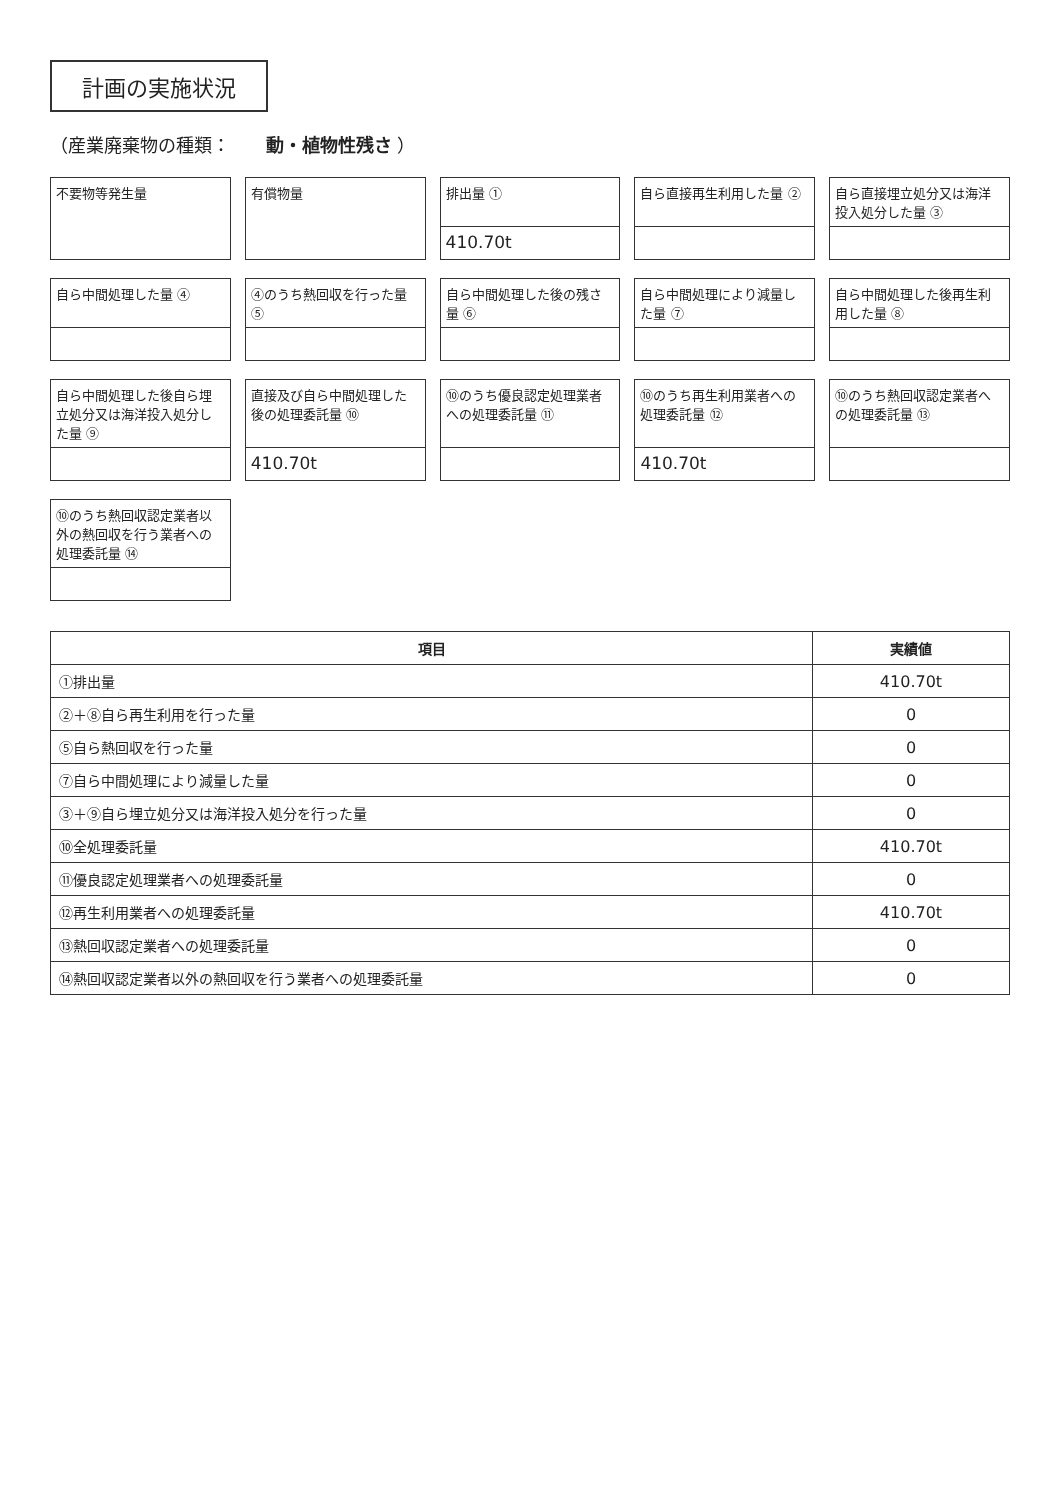計画の実施状況
（産業廃棄物の種類： 動・植物性残さ ）
不要物等発生量
有償物量
排出量 ①
410.70t
自ら直接再生利用した量 ②
自ら直接埋立処分又は海洋投入処分した量 ③
自ら中間処理した量 ④
④のうち熱回収を行った量 ⑤
自ら中間処理した後の残さ量 ⑥
自ら中間処理により減量した量 ⑦
自ら中間処理した後再生利用した量 ⑧
自ら中間処理した後自ら埋立処分又は海洋投入処分した量 ⑨
直接及び自ら中間処理した後の処理委託量 ⑩
410.70t
⑩のうち優良認定処理業者への処理委託量 ⑪
⑩のうち再生利用業者への処理委託量 ⑫
410.70t
⑩のうち熱回収認定業者への処理委託量 ⑬
⑩のうち熱回収認定業者以外の熱回収を行う業者への処理委託量 ⑭
| 項目 | 実績値 |
| --- | --- |
| ①排出量 | 410.70t |
| ②＋⑧自ら再生利用を行った量 | 0 |
| ⑤自ら熱回収を行った量 | 0 |
| ⑦自ら中間処理により減量した量 | 0 |
| ③＋⑨自ら埋立処分又は海洋投入処分を行った量 | 0 |
| ⑩全処理委託量 | 410.70t |
| ⑪優良認定処理業者への処理委託量 | 0 |
| ⑫再生利用業者への処理委託量 | 410.70t |
| ⑬熱回収認定業者への処理委託量 | 0 |
| ⑭熱回収認定業者以外の熱回収を行う業者への処理委託量 | 0 |